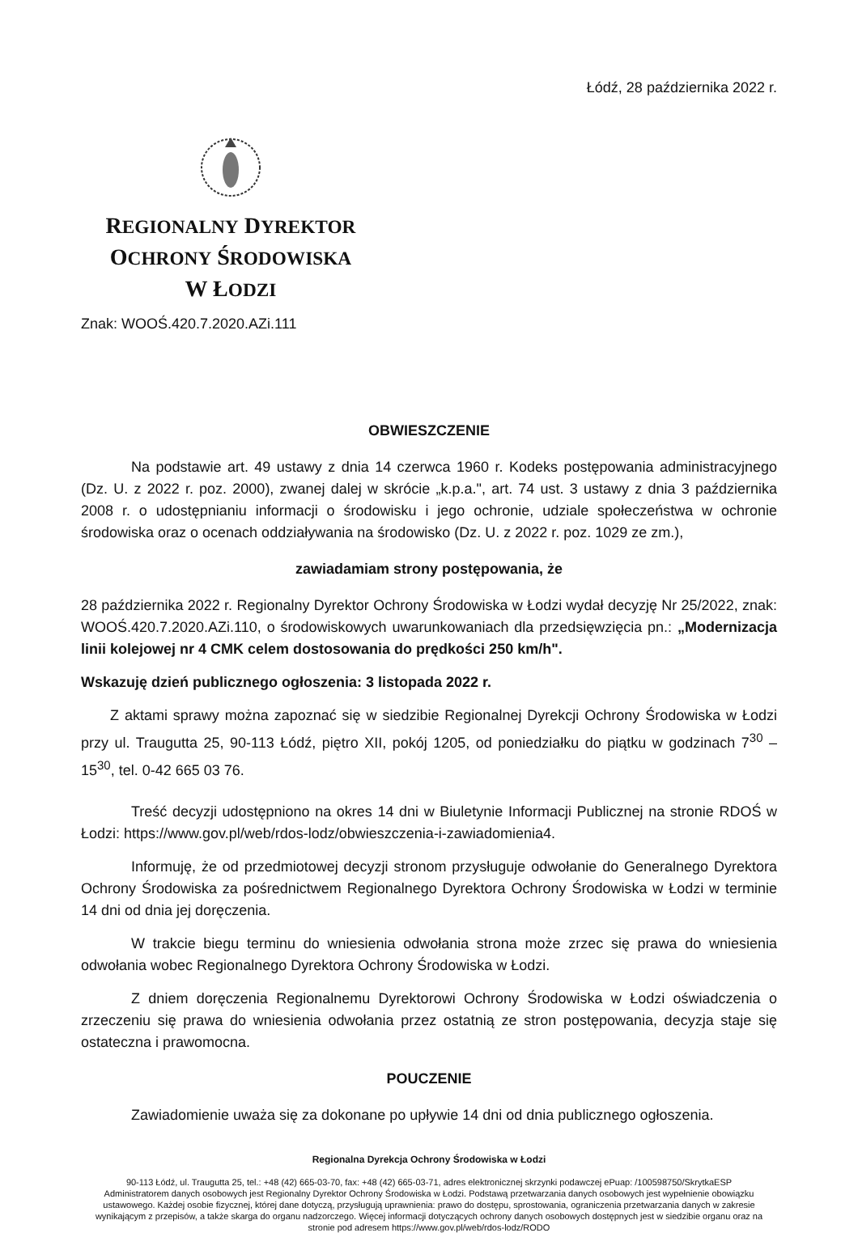Łódź, 28 października 2022 r.
REGIONALNY DYREKTOR
OCHRONY ŚRODOWISKA
W ŁODZI
Znak: WOOŚ.420.7.2020.AZi.111
OBWIESZCZENIE
Na podstawie art. 49 ustawy z dnia 14 czerwca 1960 r. Kodeks postępowania administracyjnego (Dz. U. z 2022 r. poz. 2000), zwanej dalej w skrócie „k.p.a.", art. 74 ust. 3 ustawy z dnia 3 października 2008 r. o udostępnianiu informacji o środowisku i jego ochronie, udziale społeczeństwa w ochronie środowiska oraz o ocenach oddziaływania na środowisko (Dz. U. z 2022 r. poz. 1029 ze zm.),
zawiadamiam strony postępowania, że
28 października 2022 r. Regionalny Dyrektor Ochrony Środowiska w Łodzi wydał decyzję Nr 25/2022, znak: WOOŚ.420.7.2020.AZi.110, o środowiskowych uwarunkowaniach dla przedsięwzięcia pn.: „Modernizacja linii kolejowej nr 4 CMK celem dostosowania do prędkości 250 km/h".
Wskazuję dzień publicznego ogłoszenia: 3 listopada 2022 r.
Z aktami sprawy można zapoznać się w siedzibie Regionalnej Dyrekcji Ochrony Środowiska w Łodzi przy ul. Traugutta 25, 90-113 Łódź, piętro XII, pokój 1205, od poniedziałku do piątku w godzinach 7<sup>30</sup> – 15<sup>30</sup>, tel. 0-42 665 03 76.
Treść decyzji udostępniono na okres 14 dni w Biuletynie Informacji Publicznej na stronie RDOŚ w Łodzi: https://www.gov.pl/web/rdos-lodz/obwieszczenia-i-zawiadomienia4.
Informuję, że od przedmiotowej decyzji stronom przysługuje odwołanie do Generalnego Dyrektora Ochrony Środowiska za pośrednictwem Regionalnego Dyrektora Ochrony Środowiska w Łodzi w terminie 14 dni od dnia jej doręczenia.
W trakcie biegu terminu do wniesienia odwołania strona może zrzec się prawa do wniesienia odwołania wobec Regionalnego Dyrektora Ochrony Środowiska w Łodzi.
Z dniem doręczenia Regionalnemu Dyrektorowi Ochrony Środowiska w Łodzi oświadczenia o zrzeczeniu się prawa do wniesienia odwołania przez ostatnią ze stron postępowania, decyzja staje się ostateczna i prawomocna.
POUCZENIE
Zawiadomienie uważa się za dokonane po upływie 14 dni od dnia publicznego ogłoszenia.
Regionalna Dyrekcja Ochrony Środowiska w Łodzi
90-113 Łódź, ul. Traugutta 25, tel.: +48 (42) 665-03-70, fax: +48 (42) 665-03-71, adres elektronicznej skrzynki podawczej ePuap: /100598750/SkrytkaESP
Administratorem danych osobowych jest Regionalny Dyrektor Ochrony Środowiska w Łodzi. Podstawą przetwarzania danych osobowych jest wypełnienie obowiązku ustawowego. Każdej osobie fizycznej, której dane dotyczą, przysługują uprawnienia: prawo do dostępu, sprostowania, ograniczenia przetwarzania danych w zakresie wynikającym z przepisów, a także skarga do organu nadzorczego. Więcej informacji dotyczących ochrony danych osobowych dostępnych jest w siedzibie organu oraz na stronie pod adresem https://www.gov.pl/web/rdos-lodz/RODO